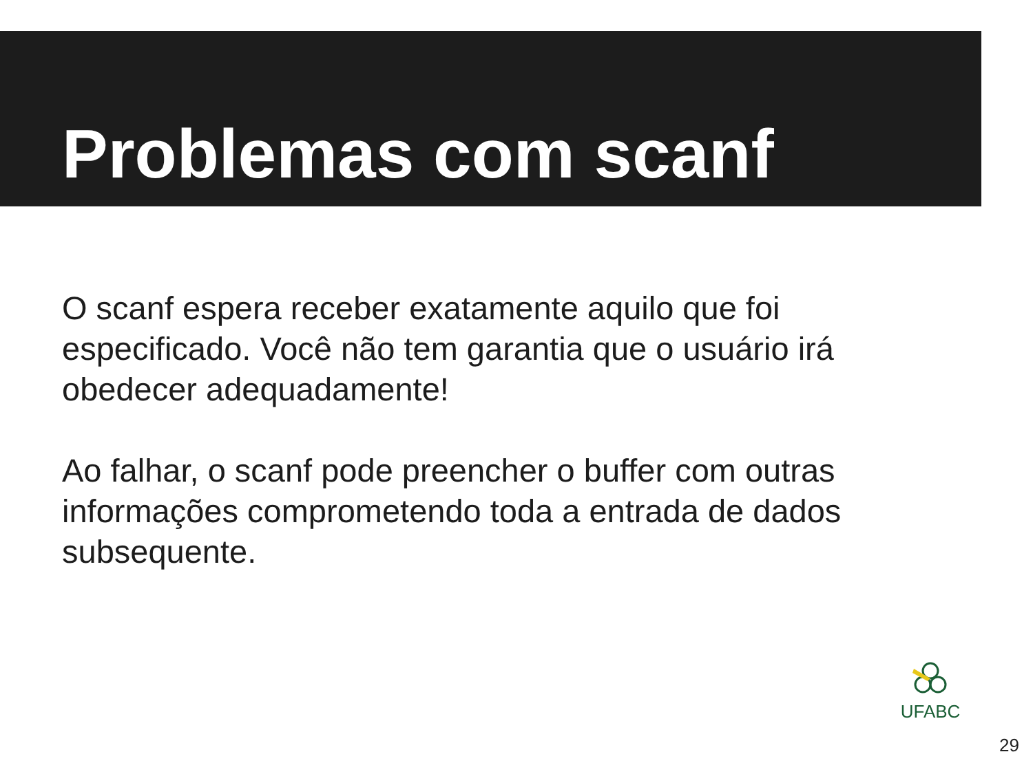Problemas com scanf
O scanf espera receber exatamente aquilo que foi especificado. Você não tem garantia que o usuário irá obedecer adequadamente!
Ao falhar, o scanf pode preencher o buffer com outras informações comprometendo toda a entrada de dados subsequente.
UFABC
29